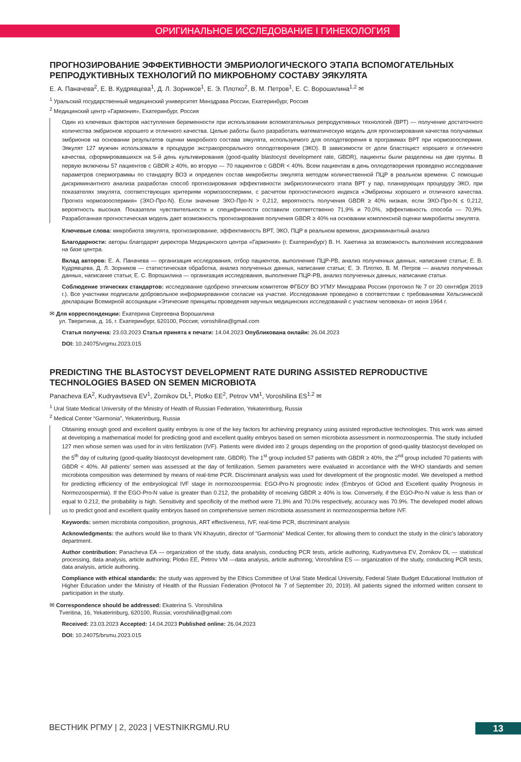ОРИГИНАЛЬНОЕ ИССЛЕДОВАНИЕ I ГИНЕКОЛОГИЯ
ПРОГНОЗИРОВАНИЕ ЭФФЕКТИВНОСТИ ЭМБРИОЛОГИЧЕСКОГО ЭТАПА ВСПОМОГАТЕЛЬНЫХ РЕПРОДУКТИВНЫХ ТЕХНОЛОГИЙ ПО МИКРОБНОМУ СОСТАВУ ЭЯКУЛЯТА
Е. А. Паначева<sup>2</sup>, Е. В. Кудрявцева<sup>1</sup>, Д. Л. Зорников<sup>1</sup>, Е. Э. Плотко<sup>2</sup>, В. М. Петров<sup>1</sup>, Е. С. Ворошилина<sup>1,2</sup> ✉
<sup>1</sup> Уральский государственный медицинский университет Минздрава России, Екатеринбург, Россия
<sup>2</sup> Медицинский центр «Гармония», Екатеринбург, Россия
Один из ключевых факторов наступления беременности при использовании вспомогательных репродуктивных технологий (ВРТ) — получение достаточного количества эмбрионов хорошего и отличного качества. Целью работы было разработать математическую модель для прогнозирования качества получаемых эмбрионов на основании результатов оценки микробного состава эякулята, используемого для оплодотворения в программах ВРТ при нормозооспермии. Эякулят 127 мужчин использовали в процедуре экстракорпорального оплодотворения (ЭКО). В зависимости от доли бластоцист хорошего и отличного качества, сформировавшихся на 5-й день культивирования (good-quality blastocyst development rate, GBDR), пациенты были разделены на две группы. В первую включены 57 пациентов с GBDR ≥ 40%, во вторую — 70 пациентов с GBDR < 40%. Всем пациентам в день оплодотворения проведено исследование параметров спермограммы по стандарту ВОЗ и определен состав микробиоты эякулята методом количественной ПЦР в реальном времени. С помощью дискриминантного анализа разработан способ прогнозирования эффективности эмбриологического этапа ВРТ у пар, планирующих процедуру ЭКО, при показателях эякулята, соответствующих критериям нормозооспермии, с расчетом прогностического индекса «Эмбрионы хорошего и отличного качества. Прогноз нормозооспермия» (ЭХО-Про-N). Если значение ЭХО-Про-N > 0,212, вероятность получения GBDR ≥ 40% низкая, если ЭХО-Про-N ≤ 0,212, вероятность высокая. Показатели чувствительности и специфичности составили соответственно 71,9% и 70,0%, эффективность способа — 70,9%. Разработанная прогностическая модель дает возможность прогнозирования получения GBDR ≥ 40% на основании комплексной оценки микробиоты эякулята.
Ключевые слова: микробиота эякулята, прогнозирование, эффективность ВРТ, ЭКО, ПЦР в реальном времени, дискриминантный анализ
Благодарности: авторы благодарят директора Медицинского центра «Гармония» (г. Екатеринбург) В. Н. Хаютина за возможность выполнения исследования на базе центра.
Вклад авторов: Е. А. Паначева — организация исследования, отбор пациентов, выполнение ПЦР-РВ, анализ полученных данных, написание статьи; Е. В. Кудрявцева, Д. Л. Зорников — статистическая обработка, анализ полученных данных, написание статьи; Е. Э. Плотко, В. М. Петров — анализ полученных данных, написание статьи; Е. С. Ворошилина — организация исследования, выполнение ПЦР-РВ, анализ полученных данных, написание статьи.
Соблюдение этических стандартов: исследование одобрено этическим комитетом ФГБОУ ВО УГМУ Минздрава России (протокол № 7 от 20 сентября 2019 г.). Все участники подписали добровольное информированное согласие на участие. Исследование проведено в соответствии с требованиями Хельсинкской декларации Всемирной ассоциации «Этические принципы проведения научных медицинских исследований с участием человека» от июня 1964 г.
✉ Для корреспонденции: Екатерина Сергеевна Ворошилина
ул. Тверитина, д. 16, г. Екатеринбург, 620100, Россия; voroshilina@gmail.com
Статья получена: 23.03.2023 Статья принята к печати: 14.04.2023 Опубликована онлайн: 26.04.2023
DOI: 10.24075/vrgmu.2023.015
PREDICTING THE BLASTOCYST DEVELOPMENT RATE DURING ASSISTED REPRODUCTIVE TECHNOLOGIES BASED ON SEMEN MICROBIOTA
Panacheva EA<sup>2</sup>, Kudryavtseva EV<sup>1</sup>, Zornikov DL<sup>1</sup>, Plotko EE<sup>2</sup>, Petrov VM<sup>1</sup>, Voroshilina ES<sup>1,2</sup> ✉
<sup>1</sup> Ural State Medical University of the Ministry of Health of Russian Federation, Yekaterinburg, Russia
<sup>2</sup> Medical Center “Garmonia”, Yekaterinburg, Russia
Obtaining enough good and excellent quality embryos is one of the key factors for achieving pregnancy using assisted reproductive technologies. This work was aimed at developing a mathematical model for predicting good and excellent quality embryos based on semen microbiota assessment in normozoospermia. The study included 127 men whose semen was used for in vitro fertilization (IVF). Patients were divided into 2 groups depending on the proportion of good-quality blastocyst developed on the 5<sup>th</sup> day of culturing (good-quality blastocyst development rate, GBDR). The 1<sup>st</sup> group included 57 patients with GBDR ≥ 40%, the 2<sup>nd</sup> group included 70 patients with GBDR < 40%. All patients’ semen was assessed at the day of fertilization. Semen parameters were evaluated in accordance with the WHO standards and semen microbiota composition was determined by means of real-time PCR. Discriminant analysis was used for development of the prognostic model. We developed a method for predicting efficiency of the embryological IVF stage in normozoospermia: EGO-Pro-N prognostic index (Embryos of GOod and Excellent quality Prognosis in Normozoospermia). If the EGO-Pro-N value is greater than 0.212, the probability of receiving GBDR ≥ 40% is low. Conversely, if the EGO-Pro-N value is less than or equal to 0.212, the probability is high. Sensitivity and specificity of the method were 71.9% and 70.0% respectively, accuracy was 70.9%. The developed model allows us to predict good and excellent quality embryos based on comprehensive semen microbiota assessment in normozoospermia before IVF.
Keywords: semen microbiota composition, prognosis, ART effectiveness, IVF, real-time PCR, discriminant analysis
Acknowledgments: the authors would like to thank VN Khayutin, director of "Garmonia" Medical Center, for allowing them to conduct the study in the clinic's laboratory department.
Author contribution: Panacheva EA — organization of the study, data analysis, conducting PCR tests, article authoring, Kudryavtseva EV, Zornikov DL — statistical processing, data analysis, article authoring; Plotko EE, Petrov VM —data analysis, article authoring; Voroshilina ES — organization of the study, conducting PCR tests, data analysis, article authoring.
Compliance with ethical standards: the study was approved by the Ethics Committee of Ural State Medical University, Federal State Budget Educational Institution of Higher Education under the Ministry of Health of the Russian Federation (Protocol № 7 of September 20, 2019). All patients signed the informed written consent to participation in the study.
✉ Correspondence should be addressed: Ekaterina S. Voroshilina
Tveritina, 16, Yekaterinburg, 620100, Russia; voroshilina@gmail.com
Received: 23.03.2023 Accepted: 14.04.2023 Published online: 26.04.2023
DOI: 10.24075/brsmu.2023.015
ВЕСТНИК РГМУ | 2, 2023 | VESTNIKRGMU.RU
13